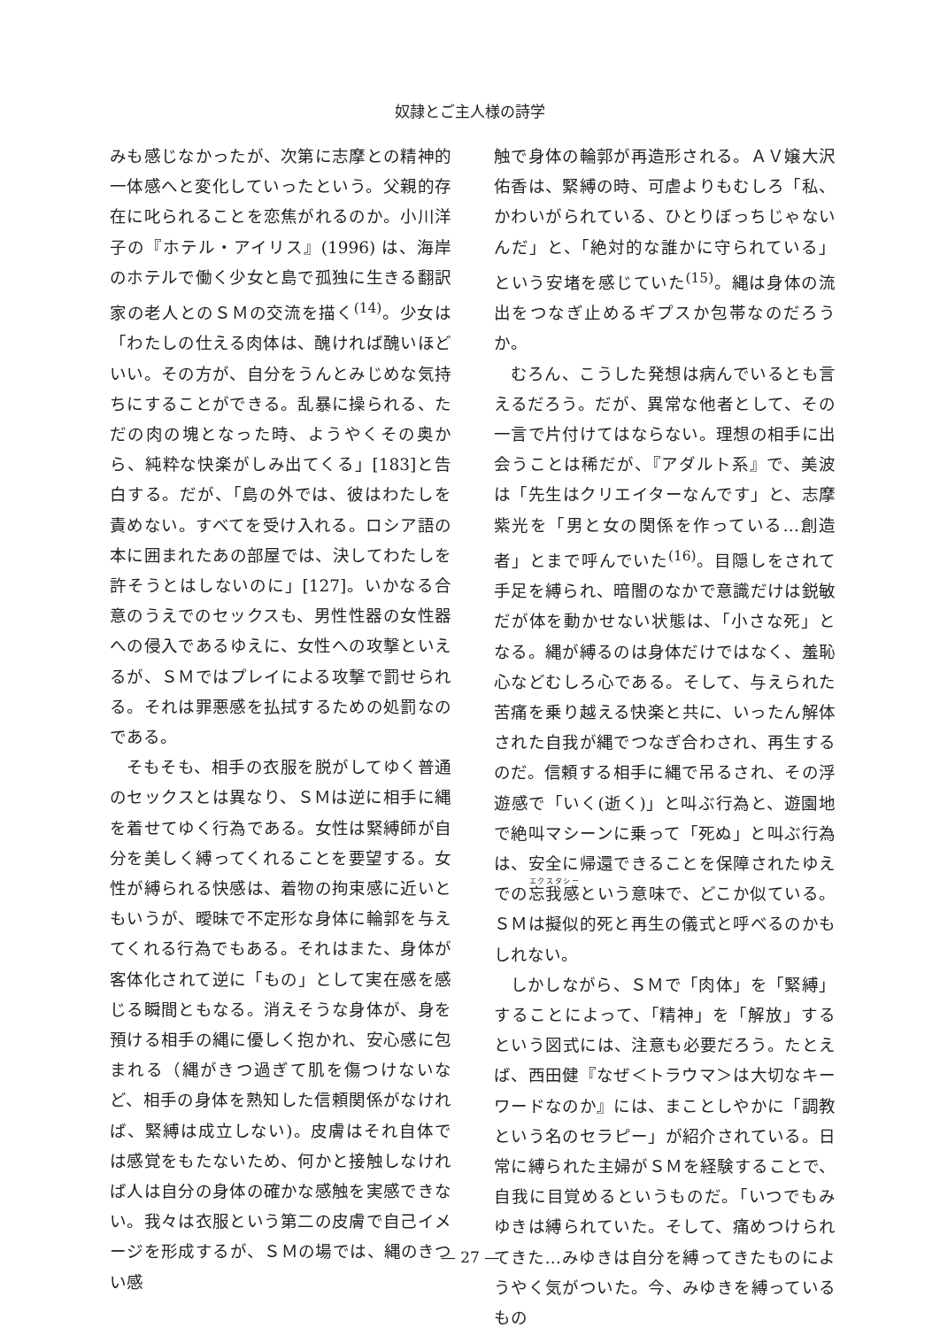奴隷とご主人様の詩学
みも感じなかったが、次第に志摩との精神的一体感へと変化していったという。父親的存在に叱られることを恋焦がれるのか。小川洋子の『ホテル・アイリス』(1996) は、海岸のホテルで働く少女と島で孤独に生きる翻訳家の老人とのＳＭの交流を描く<sup>(14)</sup>。少女は「わたしの仕える肉体は、醜ければ醜いほどいい。その方が、自分をうんとみじめな気持ちにすることができる。乱暴に操られる、ただの肉の塊となった時、ようやくその奥から、純粋な快楽がしみ出てくる」[183]と告白する。だが、「島の外では、彼はわたしを責めない。すべてを受け入れる。ロシア語の本に囲まれたあの部屋では、決してわたしを許そうとはしないのに」[127]。いかなる合意のうえでのセックスも、男性性器の女性器への侵入であるゆえに、女性への攻撃といえるが、ＳＭではプレイによる攻撃で罰せられる。それは罪悪感を払拭するための処罰なのである。
そもそも、相手の衣服を脱がしてゆく普通のセックスとは異なり、ＳＭは逆に相手に縄を着せてゆく行為である。女性は緊縛師が自分を美しく縛ってくれることを要望する。女性が縛られる快感は、着物の拘束感に近いともいうが、曖昧で不定形な身体に輪郭を与えてくれる行為でもある。それはまた、身体が客体化されて逆に「もの」として実在感を感じる瞬間ともなる。消えそうな身体が、身を預ける相手の縄に優しく抱かれ、安心感に包まれる（縄がきつ過ぎて肌を傷つけないなど、相手の身体を熟知した信頼関係がなければ、緊縛は成立しない)。皮膚はそれ自体では感覚をもたないため、何かと接触しなければ人は自分の身体の確かな感触を実感できない。我々は衣服という第二の皮膚で自己イメージを形成するが、ＳＭの場では、縄のきつい感
触で身体の輪郭が再造形される。ＡＶ嬢大沢佑香は、緊縛の時、可虐よりもむしろ「私、かわいがられている、ひとりぼっちじゃないんだ」と、「絶対的な誰かに守られている」という安堵を感じていた<sup>(15)</sup>。縄は身体の流出をつなぎ止めるギプスか包帯なのだろうか。
むろん、こうした発想は病んでいるとも言えるだろう。だが、異常な他者として、その一言で片付けてはならない。理想の相手に出会うことは稀だが、『アダルト系』で、美波は「先生はクリエイターなんです」と、志摩紫光を「男と女の関係を作っている…創造者」とまで呼んでいた<sup>(16)</sup>。目隠しをされて手足を縛られ、暗闇のなかで意識だけは鋭敏だが体を動かせない状態は、「小さな死」となる。縄が縛るのは身体だけではなく、羞恥心などむしろ心である。そして、与えられた苦痛を乗り越える快楽と共に、いったん解体された自我が縄でつなぎ合わされ、再生するのだ。信頼する相手に縄で吊るされ、その浮遊感で「いく(逝く)」と叫ぶ行為と、遊園地で絶叫マシーンに乗って「死ぬ」と叫ぶ行為は、安全に帰還できることを保障されたゆえでの忘我感という意味で、どこか似ている。ＳＭは擬似的死と再生の儀式と呼べるのかもしれない。
しかしながら、ＳＭで「肉体」を「緊縛」することによって、「精神」を「解放」するという図式には、注意も必要だろう。たとえば、西田健『なぜ＜トラウマ＞は大切なキーワードなのか』には、まことしやかに「調教という名のセラピー」が紹介されている。日常に縛られた主婦がＳＭを経験することで、自我に目覚めるというものだ。「いつでもみゆきは縛られていた。そして、痛めつけられてきた…みゆきは自分を縛ってきたものにようやく気がついた。今、みゆきを縛っているもの
— 27 —